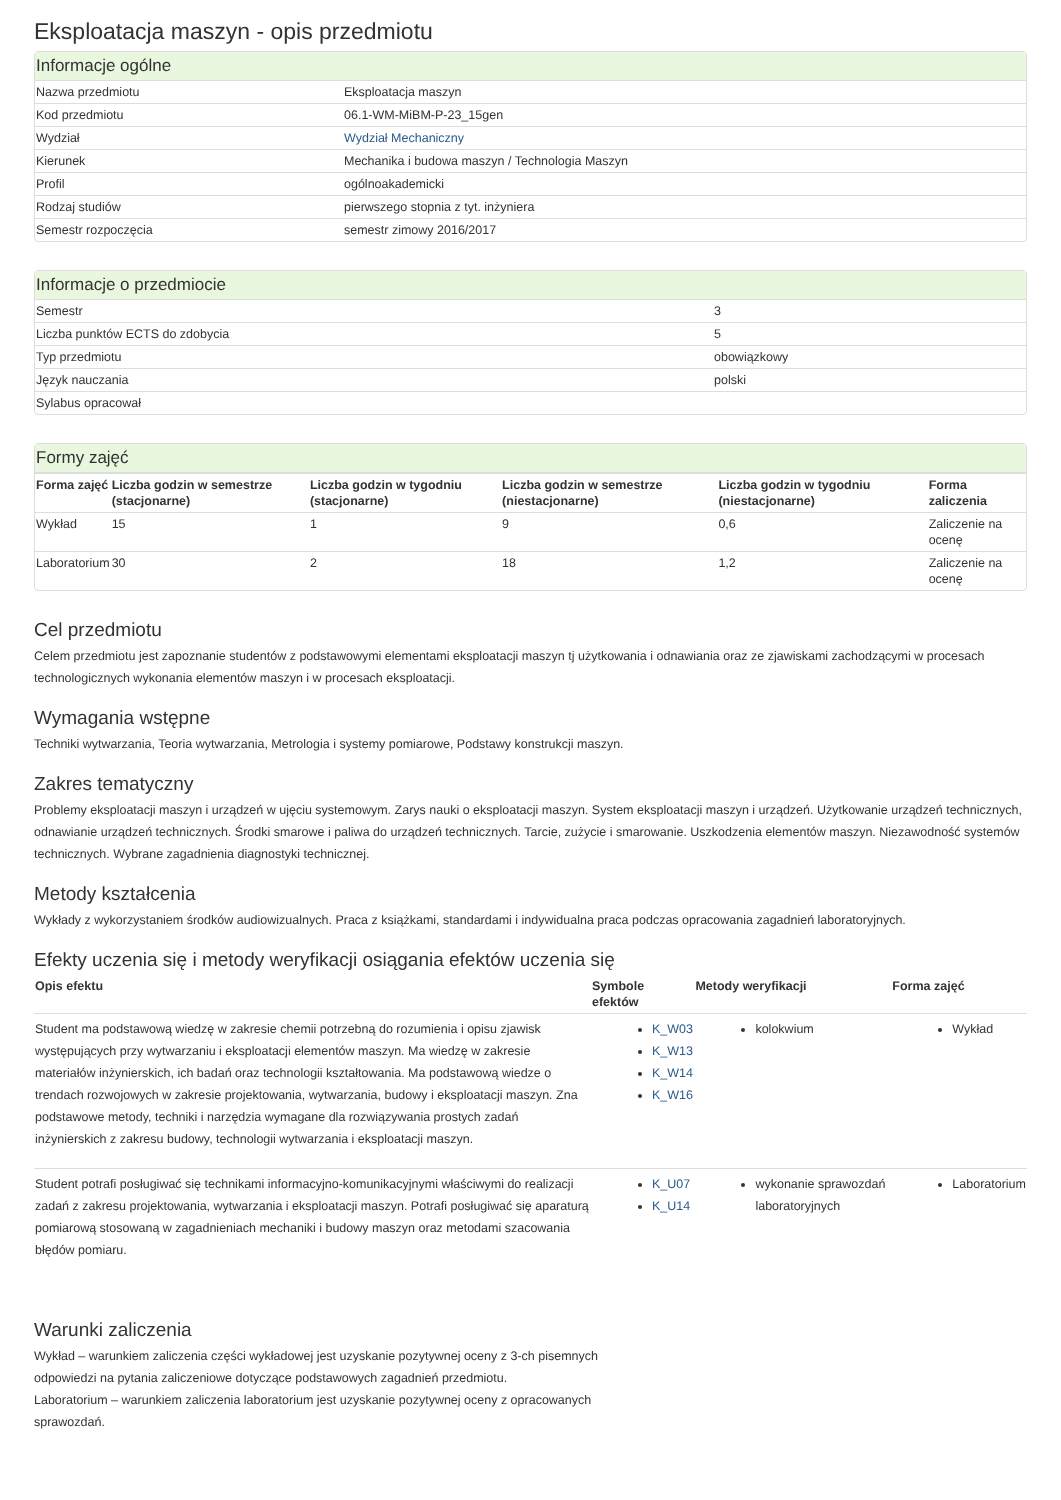Eksploatacja maszyn - opis przedmiotu
Informacje ogólne
| Nazwa przedmiotu | Eksploatacja maszyn |
| Kod przedmiotu | 06.1-WM-MiBM-P-23_15gen |
| Wydział | Wydział Mechaniczny |
| Kierunek | Mechanika i budowa maszyn / Technologia Maszyn |
| Profil | ogólnoakademicki |
| Rodzaj studiów | pierwszego stopnia z tyt. inżyniera |
| Semestr rozpoczęcia | semestr zimowy 2016/2017 |
Informacje o przedmiocie
| Semestr | 3 |
| Liczba punktów ECTS do zdobycia | 5 |
| Typ przedmiotu | obowiązkowy |
| Język nauczania | polski |
| Sylabus opracował | |
Formy zajęć
| Forma zajęć | Liczba godzin w semestrze (stacjonarne) | Liczba godzin w tygodniu (stacjonarne) | Liczba godzin w semestrze (niestacjonarne) | Liczba godzin w tygodniu (niestacjonarne) | Forma zaliczenia |
| --- | --- | --- | --- | --- | --- |
| Wykład | 15 | 1 | 9 | 0,6 | Zaliczenie na ocenę |
| Laboratorium | 30 | 2 | 18 | 1,2 | Zaliczenie na ocenę |
Cel przedmiotu
Celem przedmiotu jest zapoznanie studentów z podstawowymi elementami eksploatacji maszyn tj użytkowania i odnawiania oraz ze zjawiskami zachodzącymi w procesach technologicznych wykonania elementów maszyn i w procesach eksploatacji.
Wymagania wstępne
Techniki wytwarzania, Teoria wytwarzania, Metrologia i systemy pomiarowe, Podstawy konstrukcji maszyn.
Zakres tematyczny
Problemy eksploatacji maszyn i urządzeń w ujęciu systemowym. Zarys nauki o eksploatacji maszyn. System eksploatacji maszyn i urządzeń. Użytkowanie urządzeń technicznych, odnawianie urządzeń technicznych. Środki smarowe i paliwa do urządzeń technicznych. Tarcie, zużycie i smarowanie. Uszkodzenia elementów maszyn. Niezawodność systemów technicznych. Wybrane zagadnienia diagnostyki technicznej.
Metody kształcenia
Wykłady z wykorzystaniem środków audiowizualnych. Praca z książkami, standardami i indywidualna praca podczas opracowania zagadnień laboratoryjnych.
Efekty uczenia się i metody weryfikacji osiągania efektów uczenia się
| Opis efektu | Symbole efektów | Metody weryfikacji | Forma zajęć |
| --- | --- | --- | --- |
| Student ma podstawową wiedzę w zakresie chemii potrzebną do rozumienia i opisu zjawisk występujących przy wytwarzaniu i eksploatacji elementów maszyn. Ma wiedzę w zakresie materiałów inżynierskich, ich badań oraz technologii kształtowania. Ma podstawową wiedze o trendach rozwojowych w zakresie projektowania, wytwarzania, budowy i eksploatacji maszyn. Zna podstawowe metody, techniki i narzędzia wymagane dla rozwiązywania prostych zadań inżynierskich z zakresu budowy, technologii wytwarzania i eksploatacji maszyn. | K_W03 K_W13 K_W14 K_W16 | kolokwium | Wykład |
| Student potrafi posługiwać się technikami informacyjno-komunikacyjnymi właściwymi do realizacji zadań z zakresu projektowania, wytwarzania i eksploatacji maszyn. Potrafi posługiwać się aparaturą pomiarową stosowaną w zagadnieniach mechaniki i budowy maszyn oraz metodami szacowania błędów pomiaru. | K_U07 K_U14 | wykonanie sprawozdań laboratoryjnych | Laboratorium |
Warunki zaliczenia
Wykład – warunkiem zaliczenia części wykładowej jest uzyskanie pozytywnej oceny z 3-ch pisemnych odpowiedzi na pytania zaliczeniowe dotyczące podstawowych zagadnień przedmiotu.
Laboratorium – warunkiem zaliczenia laboratorium jest uzyskanie pozytywnej oceny z opracowanych sprawozdań.